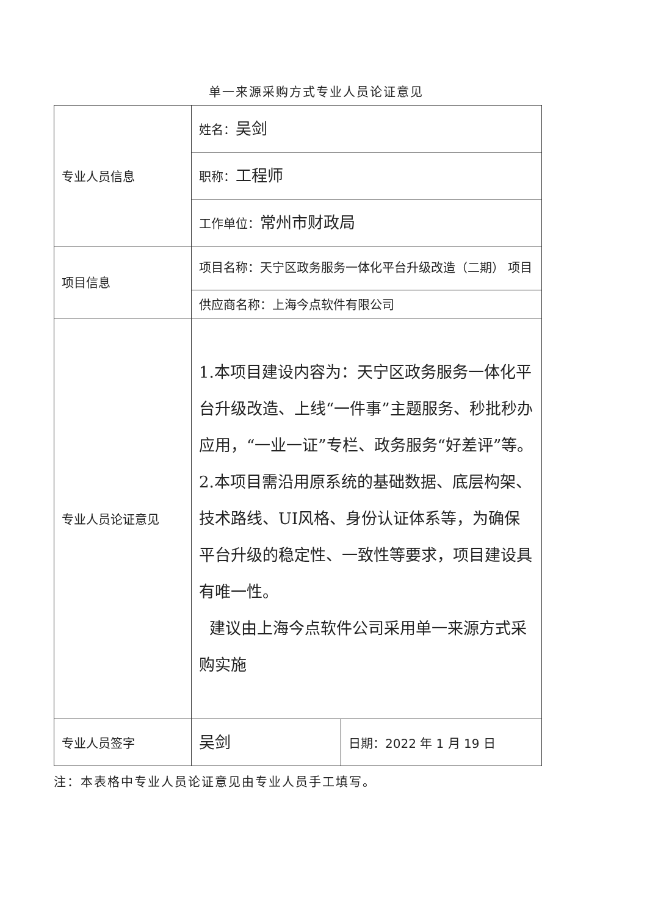单一来源采购方式专业人员论证意见
| 专业人员信息 | 姓名： 吴剑 | |
| | 职称： 工程师 | |
| | 工作单位： 常州市财政局 | |
| 项目信息 | 项目名称：天宁区政务服务一体化平台升级改造（二期） 项目 | |
| | 供应商名称：上海今点软件有限公司 | |
| 专业人员论证意见 | 1.本项目建设内容为：天宁区政务服务一体化平台升级改造、上线“一件事”主题服务、秒批秒办应用，“一业一证”专栏、政务服务“好差评”等。 2.本项目需沿用原系统的基础数据、底层构架、技术路线、UI风格、身份认证体系等，为确保平台升级的稳定性、一致性等要求，项目建设具有唯一性。 建议由上海今点软件公司采用单一来源方式采购实施 | |
| 专业人员签字 | 吴剑 | 日期：2022 年 1 月 19 日 |
注：本表格中专业人员论证意见由专业人员手工填写。